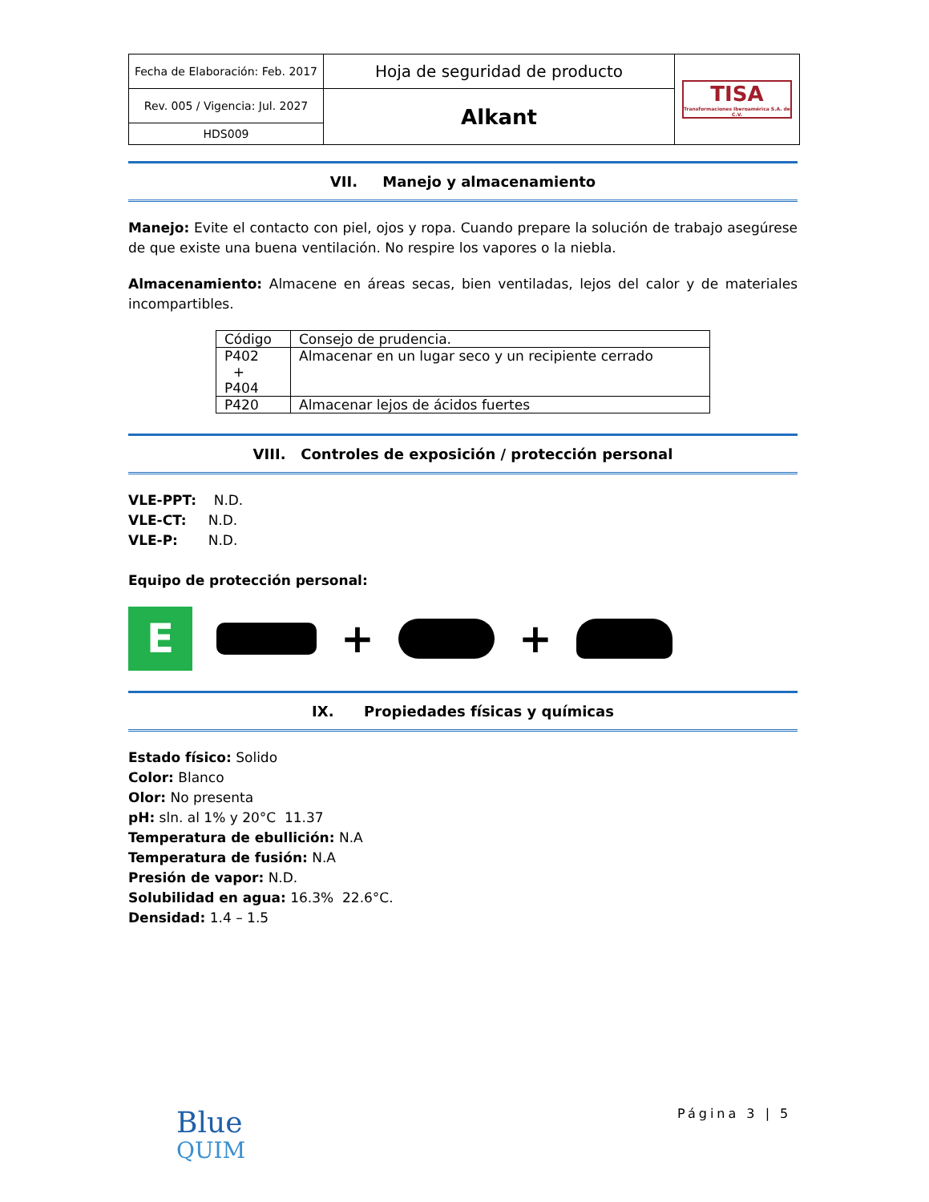| Fecha de Elaboración: Feb. 2017 | Hoja de seguridad de producto | TISA Transformaciones Iberoamérica S.A. de C.V. |
| Rev. 005 / Vigencia: Jul. 2027 | Alkant | |
| HDS009 | | |
VII. Manejo y almacenamiento
Manejo: Evite el contacto con piel, ojos y ropa. Cuando prepare la solución de trabajo asegúrese de que existe una buena ventilación. No respire los vapores o la niebla.
Almacenamiento: Almacene en áreas secas, bien ventiladas, lejos del calor y de materiales incompartibles.
| Código | Consejo de prudencia. |
| P402 + P404 | Almacenar en un lugar seco y un recipiente cerrado |
| P420 | Almacenar lejos de ácidos fuertes |
VIII. Controles de exposición / protección personal
VLE-PPT: N.D.
VLE-CT: N.D.
VLE-P: N.D.
Equipo de protección personal:
E
+ +
IX. Propiedades físicas y químicas
Estado físico: Solido
Color: Blanco
Olor: No presenta
pH: sln. al 1% y 20°C 11.37
Temperatura de ebullición: N.A
Temperatura de fusión: N.A
Presión de vapor: N.D.
Solubilidad en agua: 16.3% 22.6°C.
Densidad: 1.4 – 1.5
Página 3 | 5
Blue
QUIM